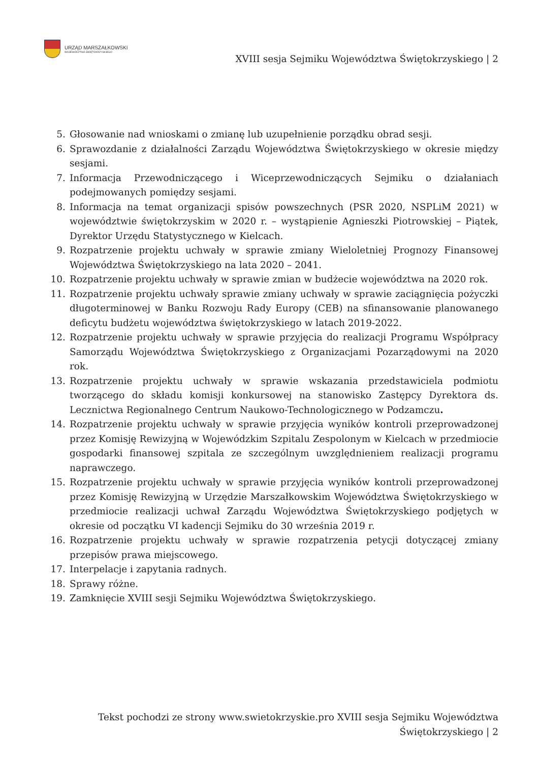URZĄD MARSZAŁKOWSKI
WOJEWÓDZTWA ŚWIĘTOKRZYSKIEGO
XVIII sesja Sejmiku Województwa Świętokrzyskiego | 2
5. Głosowanie nad wnioskami o zmianę lub uzupełnienie porządku obrad sesji.
6. Sprawozdanie z działalności Zarządu Województwa Świętokrzyskiego w okresie między sesjami.
7. Informacja Przewodniczącego i Wiceprzewodniczących Sejmiku o działaniach podejmowanych pomiędzy sesjami.
8. Informacja na temat organizacji spisów powszechnych (PSR 2020, NSPLiM 2021) w województwie świętokrzyskim w 2020 r. – wystąpienie Agnieszki Piotrowskiej – Piątek, Dyrektor Urzędu Statystycznego w Kielcach.
9. Rozpatrzenie projektu uchwały w sprawie zmiany Wieloletniej Prognozy Finansowej Województwa Świętokrzyskiego na lata 2020 – 2041.
10. Rozpatrzenie projektu uchwały w sprawie zmian w budżecie województwa na 2020 rok.
11. Rozpatrzenie projektu uchwały sprawie zmiany uchwały w sprawie zaciągnięcia pożyczki długoterminowej w Banku Rozwoju Rady Europy (CEB) na sfinansowanie planowanego deficytu budżetu województwa świętokrzyskiego w latach 2019-2022.
12. Rozpatrzenie projektu uchwały w sprawie przyjęcia do realizacji Programu Współpracy Samorządu Województwa Świętokrzyskiego z Organizacjami Pozarządowymi na 2020 rok.
13. Rozpatrzenie projektu uchwały w sprawie wskazania przedstawiciela podmiotu tworzącego do składu komisji konkursowej na stanowisko Zastępcy Dyrektora ds. Lecznictwa Regionalnego Centrum Naukowo-Technologicznego w Podzamczu.
14. Rozpatrzenie projektu uchwały w sprawie przyjęcia wyników kontroli przeprowadzonej przez Komisję Rewizyjną w Wojewódzkim Szpitalu Zespolonym w Kielcach w przedmiocie gospodarki finansowej szpitala ze szczególnym uwzględnieniem realizacji programu naprawczego.
15. Rozpatrzenie projektu uchwały w sprawie przyjęcia wyników kontroli przeprowadzonej przez Komisję Rewizyjną w Urzędzie Marszałkowskim Województwa Świętokrzyskiego w przedmiocie realizacji uchwał Zarządu Województwa Świętokrzyskiego podjętych w okresie od początku VI kadencji Sejmiku do 30 września 2019 r.
16. Rozpatrzenie projektu uchwały w sprawie rozpatrzenia petycji dotyczącej zmiany przepisów prawa miejscowego.
17. Interpelacje i zapytania radnych.
18. Sprawy różne.
19. Zamknięcie XVIII sesji Sejmiku Województwa Świętokrzyskiego.
Tekst pochodzi ze strony www.swietokrzyskie.pro XVIII sesja Sejmiku Województwa Świętokrzyskiego | 2